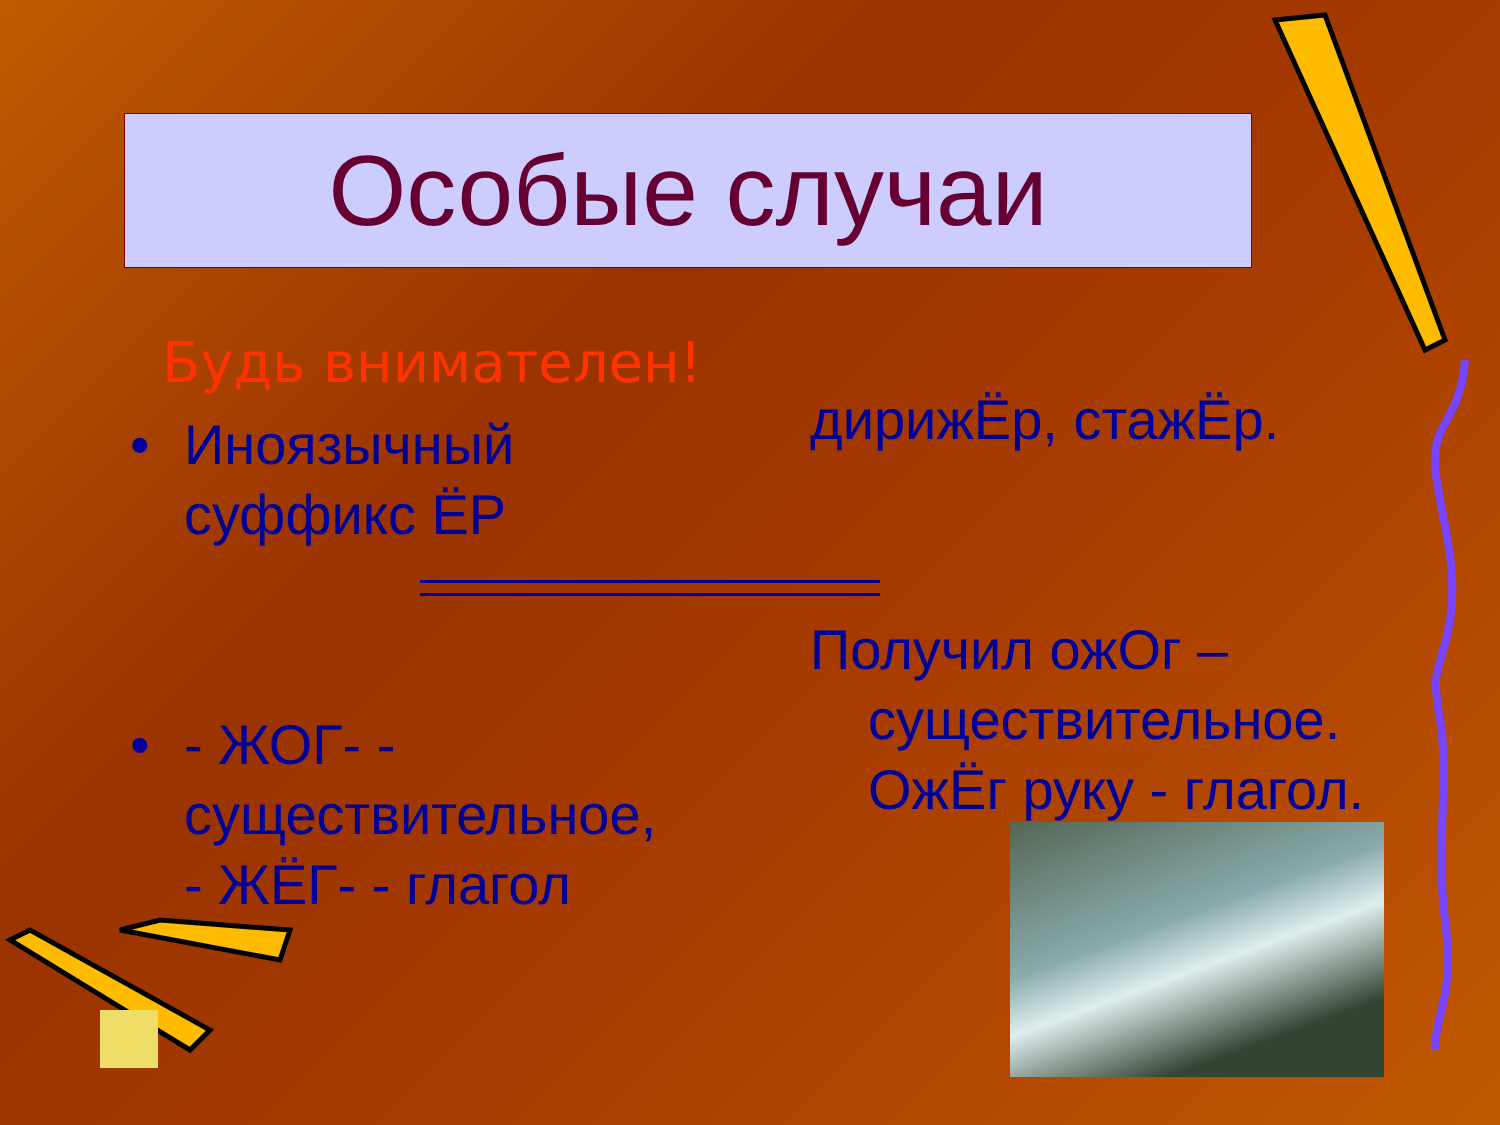Особые случаи
Будь внимателен!
• Иноязычный суффикс ЁР
• - ЖОГ- - существительное,
- ЖЁГ- - глагол
дирижЁр, стажЁр.
Получил ожОг – существительное.
ОжЁг руку - глагол.